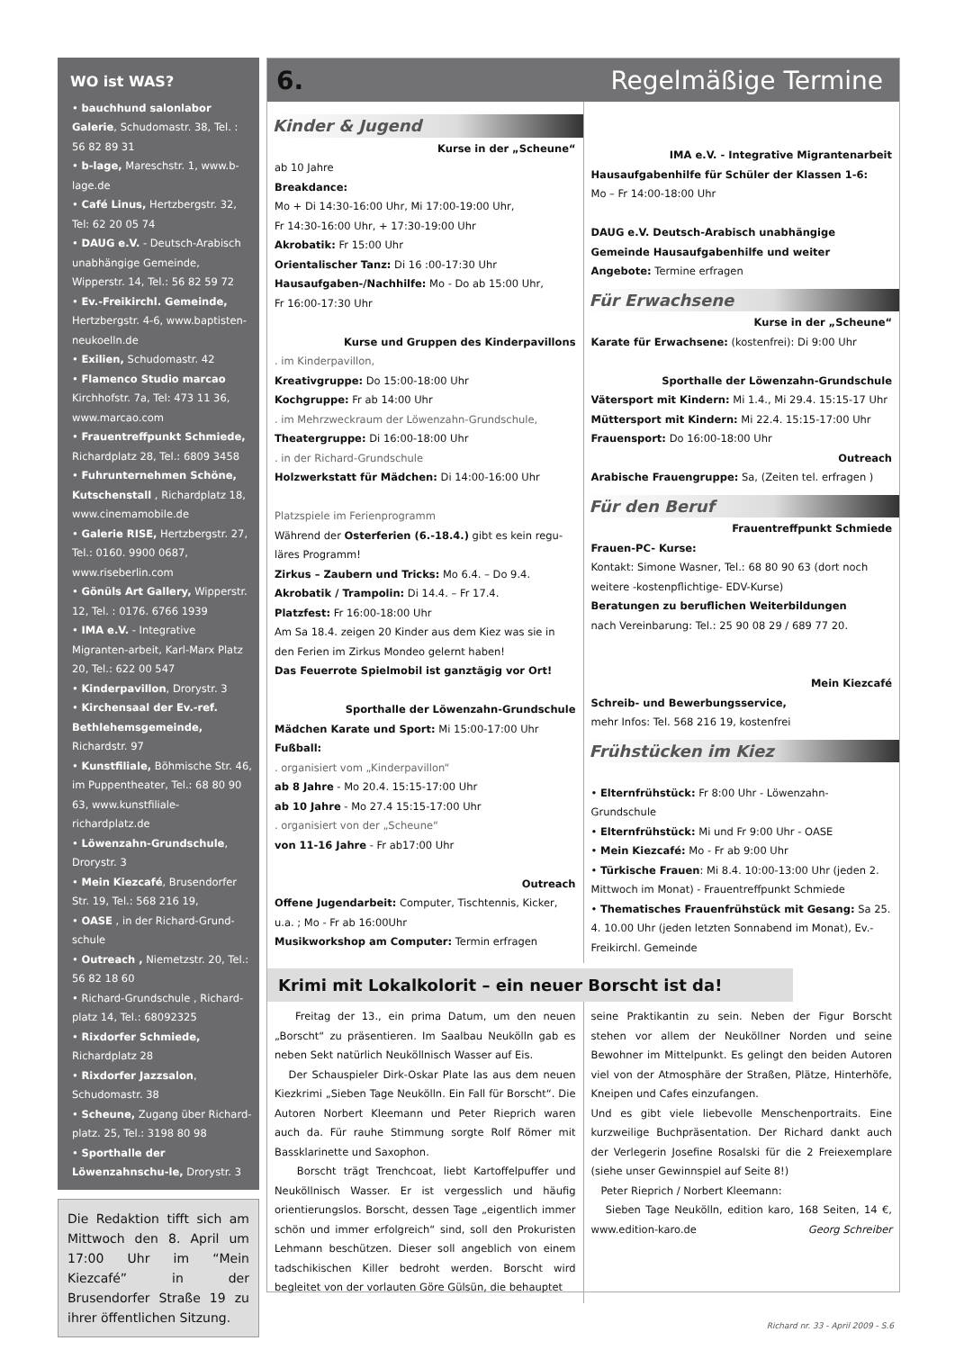WO ist WAS?
• bauchhund salonlabor Galerie, Schudomastr. 38, Tel. : 56 82 89 31
• b-lage, Mareschstr. 1, www.b-lage.de
• Café Linus, Hertzbergstr. 32, Tel: 62 20 05 74
• DAUG e.V. - Deutsch-Arabisch unabhängige Gemeinde, Wipperstr. 14, Tel.: 56 82 59 72
• Ev.-Freikirchl. Gemeinde, Hertzbergstr. 4-6, www.baptisten-neukoelln.de
• Exilien, Schudomastr. 42
• Flamenco Studio marcao Kirchhofstr. 7a, Tel: 473 11 36, www.marcao.com
• Frauentreffpunkt Schmiede, Richardplatz 28, Tel.: 6809 3458
• Fuhrunternehmen Schöne, Kutschenstall , Richardplatz 18, www.cinemamobile.de
• Galerie RISE, Hertzbergstr. 27, Tel.: 0160. 9900 0687, www.riseberlin.com
• Gönüls Art Gallery, Wipperstr. 12, Tel. : 0176. 6766 1939
• IMA e.V. - Integrative Migranten-arbeit, Karl-Marx Platz 20, Tel.: 622 00 547
• Kinderpavillon, Drorystr. 3
• Kirchensaal der Ev.-ref. Bethlehemsgemeinde, Richardstr. 97
• Kunstfiliale, Böhmische Str. 46, im Puppentheater, Tel.: 68 80 90 63, www.kunstfiliale-richardplatz.de
• Löwenzahn-Grundschule, Drorystr. 3
• Mein Kiezcafé, Brusendorfer Str. 19, Tel.: 568 216 19,
• OASE , in der Richard-Grund-schule
• Outreach , Niemetzstr. 20, Tel.: 56 82 18 60
• Richard-Grundschule , Richard-platz 14, Tel.: 68092325
• Rixdorfer Schmiede, Richardplatz 28
• Rixdorfer Jazzsalon, Schudomastr. 38
• Scheune, Zugang über Richard-platz. 25, Tel.: 3198 80 98
• Sporthalle der Löwenzahnschu-le, Drorystr. 3
Die Redaktion tifft sich am Mittwoch den 8. April um 17:00 Uhr im “Mein Kiezcafé” in der Brusendorfer Straße 19 zu ihrer öffentlichen Sitzung.
6. Regelmäßige Termine
Kinder & Jugend
Kurse in der „Scheune“
ab 10 Jahre
Breakdance:
Mo + Di 14:30-16:00 Uhr, Mi 17:00-19:00 Uhr,
Fr 14:30-16:00 Uhr, + 17:30-19:00 Uhr
Akrobatik: Fr 15:00 Uhr
Orientalischer Tanz: Di 16 :00-17:30 Uhr
Hausaufgaben-/Nachhilfe: Mo - Do ab 15:00 Uhr,
Fr 16:00-17:30 Uhr
Kurse und Gruppen des Kinderpavillons
. im Kinderpavillon,
Kreativgruppe: Do 15:00-18:00 Uhr
Kochgruppe: Fr ab 14:00 Uhr
. im Mehrzweckraum der Löwenzahn-Grundschule,
Theatergruppe: Di 16:00-18:00 Uhr
. in der Richard-Grundschule
Holzwerkstatt für Mädchen: Di 14:00-16:00 Uhr
Platzspiele im Ferienprogramm
Während der Osterferien (6.-18.4.) gibt es kein regu-läres Programm!
Zirkus – Zaubern und Tricks: Mo 6.4. – Do 9.4.
Akrobatik / Trampolin: Di 14.4. – Fr 17.4.
Platzfest: Fr 16:00-18:00 Uhr
Am Sa 18.4. zeigen 20 Kinder aus dem Kiez was sie in den Ferien im Zirkus Mondeo gelernt haben!
Das Feuerrote Spielmobil ist ganztägig vor Ort!
Sporthalle der Löwenzahn-Grundschule
Mädchen Karate und Sport: Mi 15:00-17:00 Uhr
Fußball:
. organisiert vom „Kinderpavillon“
ab 8 Jahre - Mo 20.4. 15:15-17:00 Uhr
ab 10 Jahre - Mo 27.4 15:15-17:00 Uhr
. organisiert von der „Scheune“
von 11-16 Jahre - Fr ab17:00 Uhr
Outreach
Offene Jugendarbeit: Computer, Tischtennis, Kicker, u.a. ; Mo - Fr ab 16:00Uhr
Musikworkshop am Computer: Termin erfragen
IMA e.V. - Integrative Migrantenarbeit
Hausaufgabenhilfe für Schüler der Klassen 1-6:
Mo – Fr 14:00-18:00 Uhr
DAUG e.V. Deutsch-Arabisch unabhängige Gemeinde Hausaufgabenhilfe und weiter Angebote: Termine erfragen
Für Erwachsene
Kurse in der „Scheune“
Karate für Erwachsene: (kostenfrei): Di 9:00 Uhr
Sporthalle der Löwenzahn-Grundschule
Vätersport mit Kindern: Mi 1.4., Mi 29.4. 15:15-17 Uhr
Müttersport mit Kindern: Mi 22.4. 15:15-17:00 Uhr
Frauensport: Do 16:00-18:00 Uhr
Outreach
Arabische Frauengruppe: Sa, (Zeiten tel. erfragen )
Für den Beruf
Frauentreffpunkt Schmiede
Frauen-PC- Kurse:
Kontakt: Simone Wasner, Tel.: 68 80 90 63 (dort noch weitere -kostenpflichtige- EDV-Kurse)
Beratungen zu beruflichen Weiterbildungen
nach Vereinbarung: Tel.: 25 90 08 29 / 689 77 20.
Mein Kiezcafé
Schreib- und Bewerbungsservice,
mehr Infos: Tel. 568 216 19, kostenfrei
Frühstücken im Kiez
• Elternfrühstück: Fr 8:00 Uhr - Löwenzahn-Grundschule
• Elternfrühstück: Mi und Fr 9:00 Uhr - OASE
• Mein Kiezcafé: Mo - Fr ab 9:00 Uhr
• Türkische Frauen: Mi 8.4. 10:00-13:00 Uhr (jeden 2. Mittwoch im Monat) - Frauentreffpunkt Schmiede
• Thematisches Frauenfrühstück mit Gesang: Sa 25. 4. 10.00 Uhr (jeden letzten Sonnabend im Monat), Ev.-Freikirchl. Gemeinde
Krimi mit Lokalkolorit – ein neuer Borscht ist da!
Freitag der 13., ein prima Datum, um den neuen „Borscht“ zu präsentieren. Im Saalbau Neukölln gab es neben Sekt natürlich Neuköllnisch Wasser auf Eis.
Der Schauspieler Dirk-Oskar Plate las aus dem neuen Kiezkrimi „Sieben Tage Neukölln. Ein Fall für Borscht“. Die Autoren Norbert Kleemann und Peter Rieprich waren auch da. Für rauhe Stimmung sorgte Rolf Römer mit Bassklarinette und Saxophon.
Borscht trägt Trenchcoat, liebt Kartoffelpuffer und Neuköllnisch Wasser. Er ist vergesslich und häufig orientierungslos. Borscht, dessen Tage „eigentlich immer schön und immer erfolgreich“ sind, soll den Prokuristen Lehmann beschützen. Dieser soll angeblich von einem tadschikischen Killer bedroht werden. Borscht wird begleitet von der vorlauten Göre Gülsün, die behauptet
seine Praktikantin zu sein. Neben der Figur Borscht stehen vor allem der Neuköllner Norden und seine Bewohner im Mittelpunkt. Es gelingt den beiden Autoren viel von der Atmosphäre der Straßen, Plätze, Hinterhöfe, Kneipen und Cafes einzufangen.
Und es gibt viele liebevolle Menschenportraits. Eine kurzweilige Buchpräsentation. Der Richard dankt auch der Verlegerin Josefine Rosalski für die 2 Freiexemplare (siehe unser Gewinnspiel auf Seite 8!)
Peter Rieprich / Norbert Kleemann:
Sieben Tage Neukölln, edition karo, 168 Seiten, 14 €, www.edition-karo.de Georg Schreiber
Richard nr. 33 - April 2009 - S.6